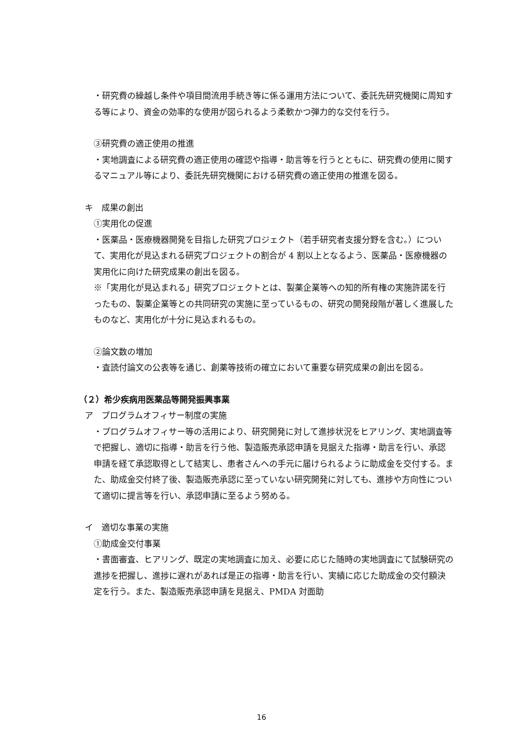・研究費の繰越し条件や項目間流用手続き等に係る運用方法について、委託先研究機関に周知する等により、資金の効率的な使用が図られるよう柔軟かつ弾力的な交付を行う。
③研究費の適正使用の推進
・実地調査による研究費の適正使用の確認や指導・助言等を行うとともに、研究費の使用に関するマニュアル等により、委託先研究機関における研究費の適正使用の推進を図る。
キ　成果の創出
①実用化の促進
・医薬品・医療機器開発を目指した研究プロジェクト（若手研究者支援分野を含む。）について、実用化が見込まれる研究プロジェクトの割合が 4 割以上となるよう、医薬品・医療機器の実用化に向けた研究成果の創出を図る。
※「実用化が見込まれる」研究プロジェクトとは、製薬企業等への知的所有権の実施許諾を行ったもの、製薬企業等との共同研究の実施に至っているもの、研究の開発段階が著しく進展したものなど、実用化が十分に見込まれるもの。
②論文数の増加
・査読付論文の公表等を通じ、創薬等技術の確立において重要な研究成果の創出を図る。
（２）希少疾病用医薬品等開発振興事業
ア　プログラムオフィサー制度の実施
・プログラムオフィサー等の活用により、研究開発に対して進捗状況をヒアリング、実地調査等で把握し、適切に指導・助言を行う他、製造販売承認申請を見据えた指導・助言を行い、承認申請を経て承認取得として結実し、患者さんへの手元に届けられるように助成金を交付する。また、助成金交付終了後、製造販売承認に至っていない研究開発に対しても、進捗や方向性について適切に提言等を行い、承認申請に至るよう努める。
イ　適切な事業の実施
①助成金交付事業
・書面審査、ヒアリング、既定の実地調査に加え、必要に応じた随時の実地調査にて試験研究の進捗を把握し、進捗に遅れがあれば是正の指導・助言を行い、実績に応じた助成金の交付額決定を行う。また、製造販売承認申請を見据え、PMDA 対面助
16